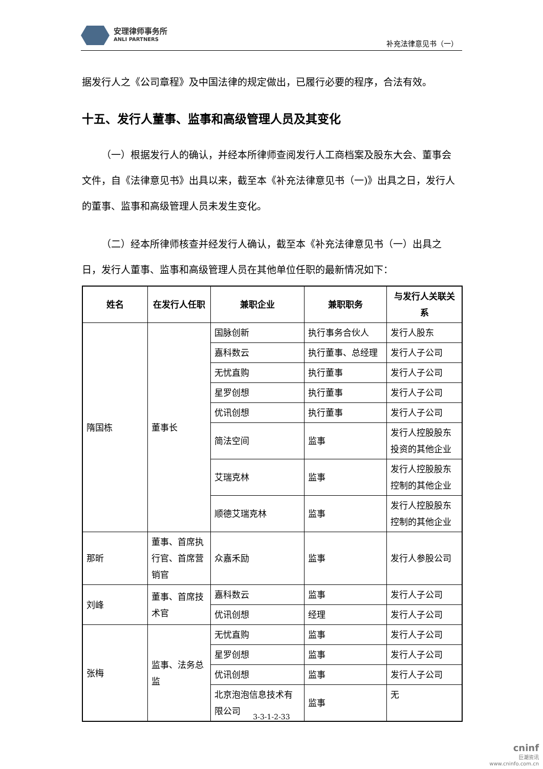安理律师事务所
ANLI PARTNERS
补充法律意见书（一）
据发行人之《公司章程》及中国法律的规定做出，已履行必要的程序，合法有效。
十五、发行人董事、监事和高级管理人员及其变化
（一）根据发行人的确认，并经本所律师查阅发行人工商档案及股东大会、董事会文件，自《法律意见书》出具以来，截至本《补充法律意见书（一)》出具之日，发行人的董事、监事和高级管理人员未发生变化。
（二）经本所律师核查并经发行人确认，截至本《补充法律意见书（一）出具之日，发行人董事、监事和高级管理人员在其他单位任职的最新情况如下：
| 姓名 | 在发行人任职 | 兼职企业 | 兼职职务 | 与发行人关联关系 |
| --- | --- | --- | --- | --- |
| 隋国栋 | 董事长 | 国脉创新 | 执行事务合伙人 | 发行人股东 |
| | | 嘉科数云 | 执行董事、总经理 | 发行人子公司 |
| | | 无忧直购 | 执行董事 | 发行人子公司 |
| | | 星罗创想 | 执行董事 | 发行人子公司 |
| | | 优讯创想 | 执行董事 | 发行人子公司 |
| | | 简法空间 | 监事 | 发行人控股股东投资的其他企业 |
| | | 艾瑞克林 | 监事 | 发行人控股股东控制的其他企业 |
| | | 顺德艾瑞克林 | 监事 | 发行人控股股东控制的其他企业 |
| 那昕 | 董事、首席执行官、首席营销官 | 众嘉禾励 | 监事 | 发行人参股公司 |
| 刘峰 | 董事、首席技术官 | 嘉科数云 | 监事 | 发行人子公司 |
| | | 优讯创想 | 经理 | 发行人子公司 |
| 张梅 | 监事、法务总监 | 无忧直购 | 监事 | 发行人子公司 |
| | | 星罗创想 | 监事 | 发行人子公司 |
| | | 优讯创想 | 监事 | 发行人子公司 |
| | | 北京泡泡信息技术有限公司 | 监事 | 无 |
3-3-1-2-33
cninf
巨潮资讯
www.cninfo.com.cn